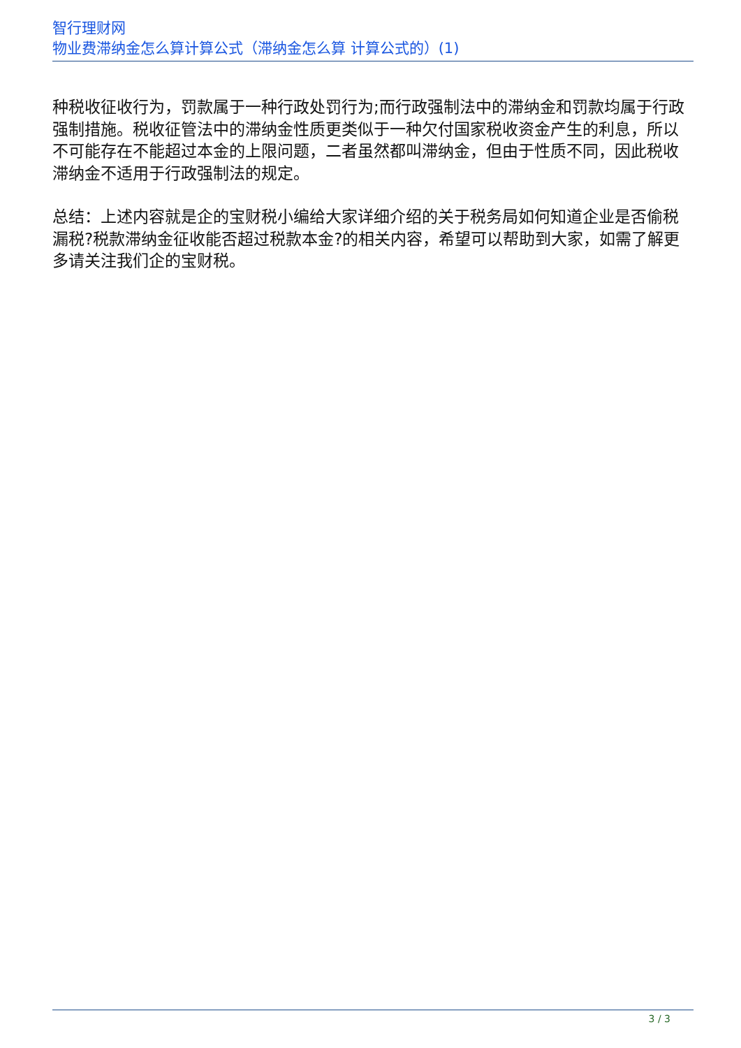智行理财网
物业费滞纳金怎么算计算公式（滞纳金怎么算 计算公式的）(1)
种税收征收行为，罚款属于一种行政处罚行为;而行政强制法中的滞纳金和罚款均属于行政强制措施。税收征管法中的滞纳金性质更类似于一种欠付国家税收资金产生的利息，所以不可能存在不能超过本金的上限问题，二者虽然都叫滞纳金，但由于性质不同，因此税收滞纳金不适用于行政强制法的规定。
总结：上述内容就是企的宝财税小编给大家详细介绍的关于税务局如何知道企业是否偷税漏税?税款滞纳金征收能否超过税款本金?的相关内容，希望可以帮助到大家，如需了解更多请关注我们企的宝财税。
3 / 3